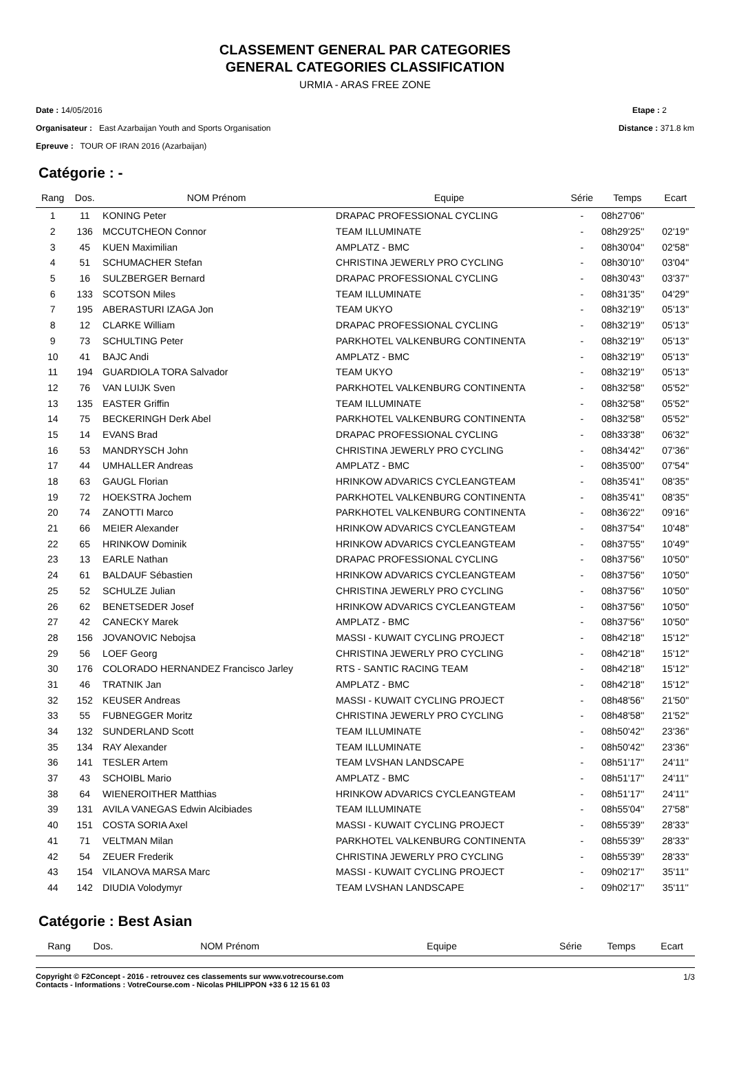CLASSEMENT GENERAL PAR CATEGORIES
GENERAL CATEGORIES CLASSIFICATION
URMIA - ARAS FREE ZONE
Date : 14/05/2016
Organisateur : East Azarbaijan Youth and Sports Organisation
Epreuve : TOUR OF IRAN 2016 (Azarbaijan)
Etape : 2
Distance : 371.8 km
Catégorie : -
| Rang | Dos. | NOM Prénom | Equipe | Série | Temps | Ecart |
| --- | --- | --- | --- | --- | --- | --- |
| 1 | 11 | KONING Peter | DRAPAC PROFESSIONAL CYCLING | - | 08h27'06'' | |
| 2 | 136 | MCCUTCHEON Connor | TEAM ILLUMINATE | - | 08h29'25'' | 02'19'' |
| 3 | 45 | KUEN Maximilian | AMPLATZ - BMC | - | 08h30'04'' | 02'58'' |
| 4 | 51 | SCHUMACHER Stefan | CHRISTINA JEWERLY PRO CYCLING | - | 08h30'10'' | 03'04'' |
| 5 | 16 | SULZBERGER Bernard | DRAPAC PROFESSIONAL CYCLING | - | 08h30'43'' | 03'37'' |
| 6 | 133 | SCOTSON Miles | TEAM ILLUMINATE | - | 08h31'35'' | 04'29'' |
| 7 | 195 | ABERASTURI IZAGA Jon | TEAM UKYO | - | 08h32'19'' | 05'13'' |
| 8 | 12 | CLARKE William | DRAPAC PROFESSIONAL CYCLING | - | 08h32'19'' | 05'13'' |
| 9 | 73 | SCHULTING Peter | PARKHOTEL VALKENBURG CONTINENTA | - | 08h32'19'' | 05'13'' |
| 10 | 41 | BAJC Andi | AMPLATZ - BMC | - | 08h32'19'' | 05'13'' |
| 11 | 194 | GUARDIOLA TORA Salvador | TEAM UKYO | - | 08h32'19'' | 05'13'' |
| 12 | 76 | VAN LUIJK Sven | PARKHOTEL VALKENBURG CONTINENTA | - | 08h32'58'' | 05'52'' |
| 13 | 135 | EASTER Griffin | TEAM ILLUMINATE | - | 08h32'58'' | 05'52'' |
| 14 | 75 | BECKERINGH Derk Abel | PARKHOTEL VALKENBURG CONTINENTA | - | 08h32'58'' | 05'52'' |
| 15 | 14 | EVANS Brad | DRAPAC PROFESSIONAL CYCLING | - | 08h33'38'' | 06'32'' |
| 16 | 53 | MANDRYSCH John | CHRISTINA JEWERLY PRO CYCLING | - | 08h34'42'' | 07'36'' |
| 17 | 44 | UMHALLER Andreas | AMPLATZ - BMC | - | 08h35'00'' | 07'54'' |
| 18 | 63 | GAUGL Florian | HRINKOW ADVARICS CYCLEANGTEAM | - | 08h35'41'' | 08'35'' |
| 19 | 72 | HOEKSTRA Jochem | PARKHOTEL VALKENBURG CONTINENTA | - | 08h35'41'' | 08'35'' |
| 20 | 74 | ZANOTTI Marco | PARKHOTEL VALKENBURG CONTINENTA | - | 08h36'22'' | 09'16'' |
| 21 | 66 | MEIER Alexander | HRINKOW ADVARICS CYCLEANGTEAM | - | 08h37'54'' | 10'48'' |
| 22 | 65 | HRINKOW Dominik | HRINKOW ADVARICS CYCLEANGTEAM | - | 08h37'55'' | 10'49'' |
| 23 | 13 | EARLE Nathan | DRAPAC PROFESSIONAL CYCLING | - | 08h37'56'' | 10'50'' |
| 24 | 61 | BALDAUF Sébastien | HRINKOW ADVARICS CYCLEANGTEAM | - | 08h37'56'' | 10'50'' |
| 25 | 52 | SCHULZE Julian | CHRISTINA JEWERLY PRO CYCLING | - | 08h37'56'' | 10'50'' |
| 26 | 62 | BENETSEDER Josef | HRINKOW ADVARICS CYCLEANGTEAM | - | 08h37'56'' | 10'50'' |
| 27 | 42 | CANECKY Marek | AMPLATZ - BMC | - | 08h37'56'' | 10'50'' |
| 28 | 156 | JOVANOVIC Nebojsa | MASSI - KUWAIT CYCLING PROJECT | - | 08h42'18'' | 15'12'' |
| 29 | 56 | LOEF Georg | CHRISTINA JEWERLY PRO CYCLING | - | 08h42'18'' | 15'12'' |
| 30 | 176 | COLORADO HERNANDEZ Francisco Jarley | RTS - SANTIC RACING TEAM | - | 08h42'18'' | 15'12'' |
| 31 | 46 | TRATNIK Jan | AMPLATZ - BMC | - | 08h42'18'' | 15'12'' |
| 32 | 152 | KEUSER Andreas | MASSI - KUWAIT CYCLING PROJECT | - | 08h48'56'' | 21'50'' |
| 33 | 55 | FUBNEGGER Moritz | CHRISTINA JEWERLY PRO CYCLING | - | 08h48'58'' | 21'52'' |
| 34 | 132 | SUNDERLAND Scott | TEAM ILLUMINATE | - | 08h50'42'' | 23'36'' |
| 35 | 134 | RAY Alexander | TEAM ILLUMINATE | - | 08h50'42'' | 23'36'' |
| 36 | 141 | TESLER Artem | TEAM LVSHAN LANDSCAPE | - | 08h51'17'' | 24'11'' |
| 37 | 43 | SCHOIBL Mario | AMPLATZ - BMC | - | 08h51'17'' | 24'11'' |
| 38 | 64 | WIENEROITHER Matthias | HRINKOW ADVARICS CYCLEANGTEAM | - | 08h51'17'' | 24'11'' |
| 39 | 131 | AVILA VANEGAS Edwin Alcibiades | TEAM ILLUMINATE | - | 08h55'04'' | 27'58'' |
| 40 | 151 | COSTA SORIA Axel | MASSI - KUWAIT CYCLING PROJECT | - | 08h55'39'' | 28'33'' |
| 41 | 71 | VELTMAN Milan | PARKHOTEL VALKENBURG CONTINENTA | - | 08h55'39'' | 28'33'' |
| 42 | 54 | ZEUER Frederik | CHRISTINA JEWERLY PRO CYCLING | - | 08h55'39'' | 28'33'' |
| 43 | 154 | VILANOVA MARSA Marc | MASSI - KUWAIT CYCLING PROJECT | - | 09h02'17'' | 35'11'' |
| 44 | 142 | DIUDIA Volodymyr | TEAM LVSHAN LANDSCAPE | - | 09h02'17'' | 35'11'' |
Catégorie : Best Asian
| Rang | Dos. | NOM Prénom | Equipe | Série | Temps | Ecart |
| --- | --- | --- | --- | --- | --- | --- |
Copyright © F2Concept - 2016 - retrouvez ces classements sur www.votrecourse.com
Contacts - Informations : VotreCourse.com - Nicolas PHILIPPON +33 6 12 15 61 03
1/3